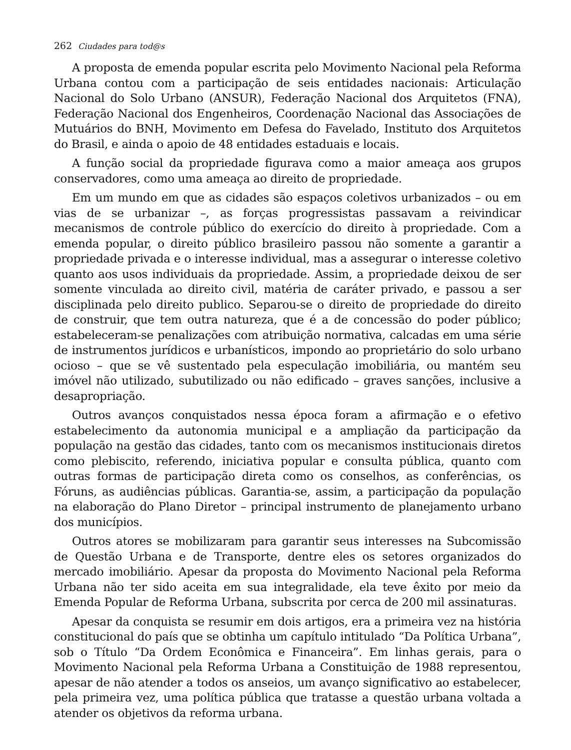262 Ciudades para tod@s
A proposta de emenda popular escrita pelo Movimento Nacional pela Reforma Urbana contou com a participação de seis entidades nacionais: Articulação Nacional do Solo Urbano (ANSUR), Federação Nacional dos Arquitetos (FNA), Federação Nacional dos Engenheiros, Coordenação Nacional das Associações de Mutuários do BNH, Movimento em Defesa do Favelado, Instituto dos Arquitetos do Brasil, e ainda o apoio de 48 entidades estaduais e locais.
A função social da propriedade figurava como a maior ameaça aos grupos conservadores, como uma ameaça ao direito de propriedade.
Em um mundo em que as cidades são espaços coletivos urbanizados – ou em vias de se urbanizar –, as forças progressistas passavam a reivindicar mecanismos de controle público do exercício do direito à propriedade. Com a emenda popular, o direito público brasileiro passou não somente a garantir a propriedade privada e o interesse individual, mas a assegurar o interesse coletivo quanto aos usos individuais da propriedade. Assim, a propriedade deixou de ser somente vinculada ao direito civil, matéria de caráter privado, e passou a ser disciplinada pelo direito publico. Separou-se o direito de propriedade do direito de construir, que tem outra natureza, que é a de concessão do poder público; estabeleceram-se penalizações com atribuição normativa, calcadas em uma série de instrumentos jurídicos e urbanísticos, impondo ao proprietário do solo urbano ocioso – que se vê sustentado pela especulação imobiliária, ou mantém seu imóvel não utilizado, subutilizado ou não edificado – graves sanções, inclusive a desapropriação.
Outros avanços conquistados nessa época foram a afirmação e o efetivo estabelecimento da autonomia municipal e a ampliação da participação da população na gestão das cidades, tanto com os mecanismos institucionais diretos como plebiscito, referendo, iniciativa popular e consulta pública, quanto com outras formas de participação direta como os conselhos, as conferências, os Fóruns, as audiências públicas. Garantia-se, assim, a participação da população na elaboração do Plano Diretor – principal instrumento de planejamento urbano dos municípios.
Outros atores se mobilizaram para garantir seus interesses na Subcomissão de Questão Urbana e de Transporte, dentre eles os setores organizados do mercado imobiliário. Apesar da proposta do Movimento Nacional pela Reforma Urbana não ter sido aceita em sua integralidade, ela teve êxito por meio da Emenda Popular de Reforma Urbana, subscrita por cerca de 200 mil assinaturas.
Apesar da conquista se resumir em dois artigos, era a primeira vez na história constitucional do país que se obtinha um capítulo intitulado “Da Política Urbana”, sob o Título “Da Ordem Econômica e Financeira”. Em linhas gerais, para o Movimento Nacional pela Reforma Urbana a Constituição de 1988 representou, apesar de não atender a todos os anseios, um avanço significativo ao estabelecer, pela primeira vez, uma política pública que tratasse a questão urbana voltada a atender os objetivos da reforma urbana.